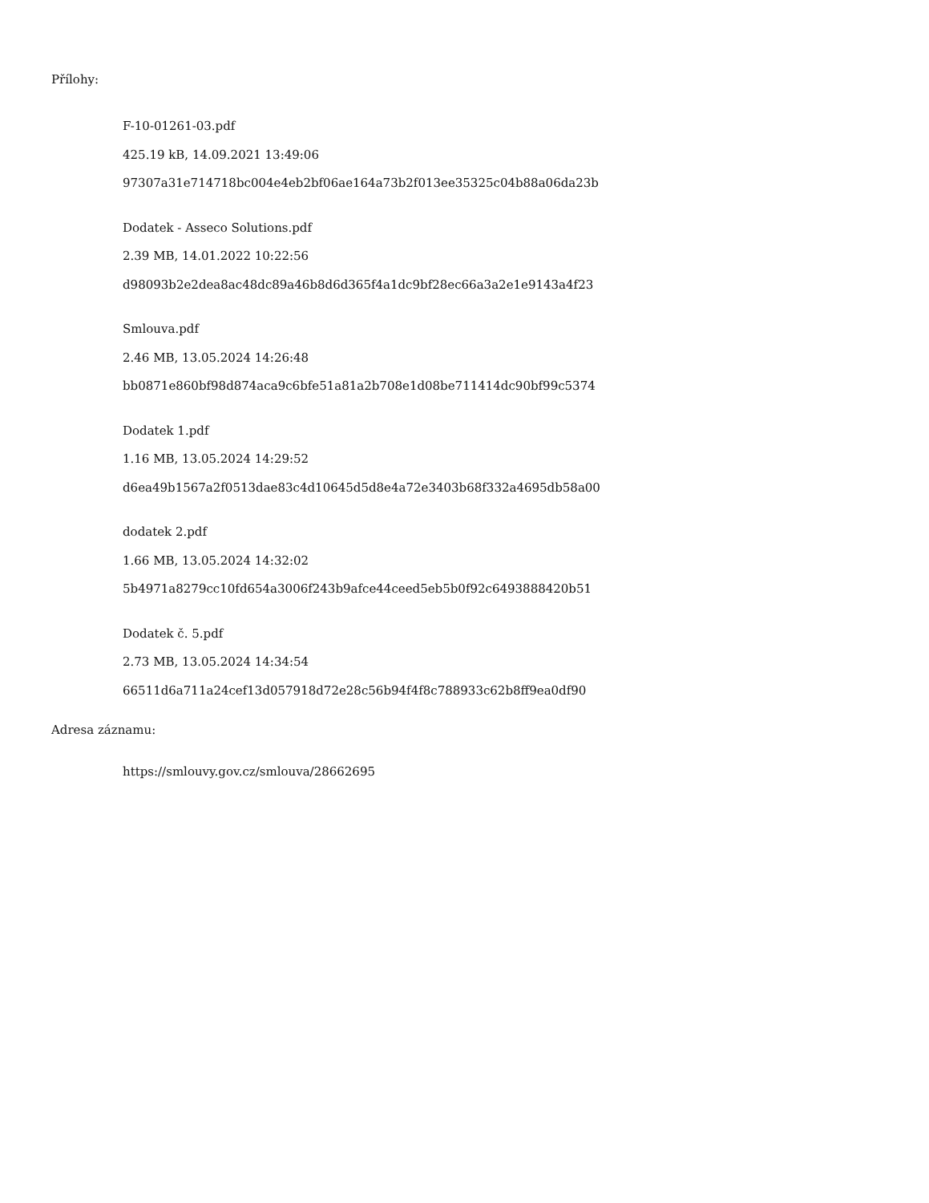Přílohy:
F-10-01261-03.pdf
425.19 kB, 14.09.2021 13:49:06
97307a31e714718bc004e4eb2bf06ae164a73b2f013ee35325c04b88a06da23b
Dodatek - Asseco Solutions.pdf
2.39 MB, 14.01.2022 10:22:56
d98093b2e2dea8ac48dc89a46b8d6d365f4a1dc9bf28ec66a3a2e1e9143a4f23
Smlouva.pdf
2.46 MB, 13.05.2024 14:26:48
bb0871e860bf98d874aca9c6bfe51a81a2b708e1d08be711414dc90bf99c5374
Dodatek 1.pdf
1.16 MB, 13.05.2024 14:29:52
d6ea49b1567a2f0513dae83c4d10645d5d8e4a72e3403b68f332a4695db58a00
dodatek 2.pdf
1.66 MB, 13.05.2024 14:32:02
5b4971a8279cc10fd654a3006f243b9afce44ceed5eb5b0f92c6493888420b51
Dodatek č. 5.pdf
2.73 MB, 13.05.2024 14:34:54
66511d6a711a24cef13d057918d72e28c56b94f4f8c788933c62b8ff9ea0df90
Adresa záznamu:
https://smlouvy.gov.cz/smlouva/28662695